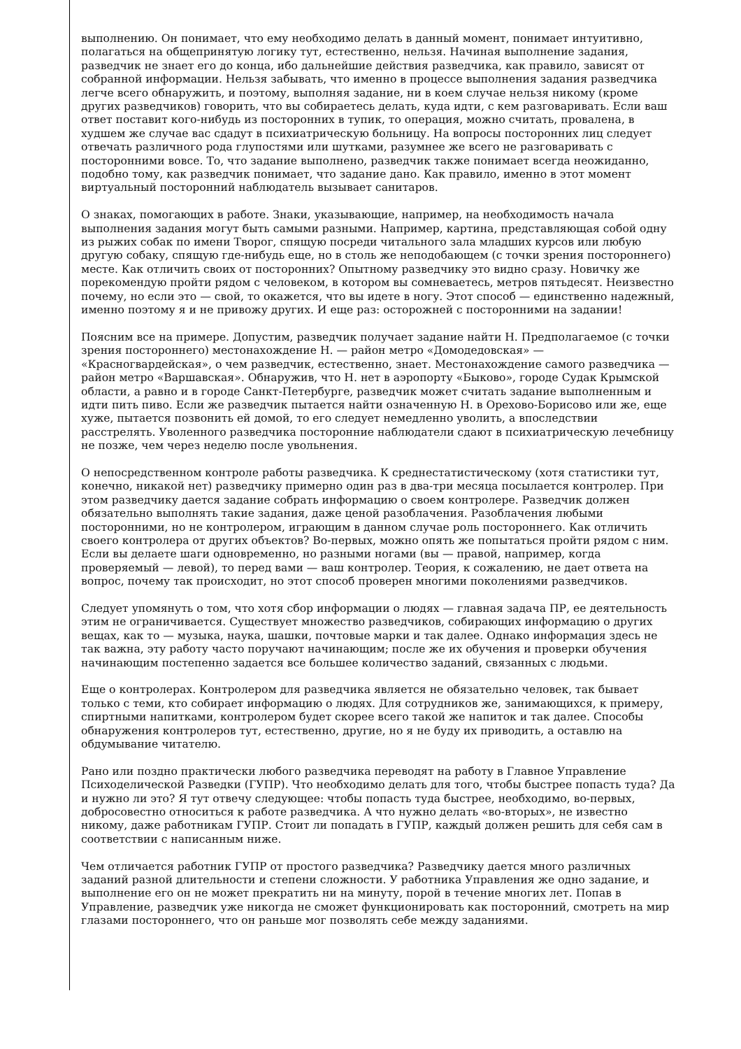выполнению. Он понимает, что ему необходимо делать в данный момент, понимает интуитивно, полагаться на общепринятую логику тут, естественно, нельзя. Начиная выполнение задания, разведчик не знает его до конца, ибо дальнейшие действия разведчика, как правило, зависят от собранной информации. Нельзя забывать, что именно в процессе выполнения задания разведчика легче всего обнаружить, и поэтому, выполняя задание, ни в коем случае нельзя никому (кроме других разведчиков) говорить, что вы собираетесь делать, куда идти, с кем разговаривать. Если ваш ответ поставит кого-нибудь из посторонних в тупик, то операция, можно считать, провалена, в худшем же случае вас сдадут в психиатрическую больницу. На вопросы посторонних лиц следует отвечать различного рода глупостями или шутками, разумнее же всего не разговаривать с посторонними вовсе. То, что задание выполнено, разведчик также понимает всегда неожиданно, подобно тому, как разведчик понимает, что задание дано. Как правило, именно в этот момент виртуальный посторонний наблюдатель вызывает санитаров.
О знаках, помогающих в работе. Знаки, указывающие, например, на необходимость начала выполнения задания могут быть самыми разными. Например, картина, представляющая собой одну из рыжих собак по имени Творог, спящую посреди читального зала младших курсов или любую другую собаку, спящую где-нибудь еще, но в столь же неподобающем (с точки зрения постороннего) месте. Как отличить своих от посторонних? Опытному разведчику это видно сразу. Новичку же порекомендую пройти рядом с человеком, в котором вы сомневаетесь, метров пятьдесят. Неизвестно почему, но если это — свой, то окажется, что вы идете в ногу. Этот способ — единственно надежный, именно поэтому я и не привожу других. И еще раз: осторожней с посторонними на задании!
Поясним все на примере. Допустим, разведчик получает задание найти Н. Предполагаемое (с точки зрения постороннего) местонахождение Н. — район метро «Домодедовская» — «Красногвардейская», о чем разведчик, естественно, знает. Местонахождение самого разведчика — район метро «Варшавская». Обнаружив, что Н. нет в аэропорту «Быково», городе Судак Крымской области, а равно и в городе Санкт-Петербурге, разведчик может считать задание выполненным и идти пить пиво. Если же разведчик пытается найти означенную Н. в Орехово-Борисово или же, еще хуже, пытается позвонить ей домой, то его следует немедленно уволить, а впоследствии расстрелять. Уволенного разведчика посторонние наблюдатели сдают в психиатрическую лечебницу не позже, чем через неделю после увольнения.
О непосредственном контроле работы разведчика. К среднестатистическому (хотя статистики тут, конечно, никакой нет) разведчику примерно один раз в два-три месяца посылается контролер. При этом разведчику дается задание собрать информацию о своем контролере. Разведчик должен обязательно выполнять такие задания, даже ценой разоблачения. Разоблачения любыми посторонними, но не контролером, играющим в данном случае роль постороннего. Как отличить своего контролера от других объектов? Во-первых, можно опять же попытаться пройти рядом с ним. Если вы делаете шаги одновременно, но разными ногами (вы — правой, например, когда проверяемый — левой), то перед вами — ваш контролер. Теория, к сожалению, не дает ответа на вопрос, почему так происходит, но этот способ проверен многими поколениями разведчиков.
Следует упомянуть о том, что хотя сбор информации о людях — главная задача ПР, ее деятельность этим не ограничивается. Существует множество разведчиков, собирающих информацию о других вещах, как то — музыка, наука, шашки, почтовые марки и так далее. Однако информация здесь не так важна, эту работу часто поручают начинающим; после же их обучения и проверки обучения начинающим постепенно задается все большее количество заданий, связанных с людьми.
Еще о контролерах. Контролером для разведчика является не обязательно человек, так бывает только с теми, кто собирает информацию о людях. Для сотрудников же, занимающихся, к примеру, спиртными напитками, контролером будет скорее всего такой же напиток и так далее. Способы обнаружения контролеров тут, естественно, другие, но я не буду их приводить, а оставлю на обдумывание читателю.
Рано или поздно практически любого разведчика переводят на работу в Главное Управление Психоделической Разведки (ГУПР). Что необходимо делать для того, чтобы быстрее попасть туда? Да и нужно ли это? Я тут отвечу следующее: чтобы попасть туда быстрее, необходимо, во-первых, добросовестно относиться к работе разведчика. А что нужно делать «во-вторых», не известно никому, даже работникам ГУПР. Стоит ли попадать в ГУПР, каждый должен решить для себя сам в соответствии с написанным ниже.
Чем отличается работник ГУПР от простого разведчика? Разведчику дается много различных заданий разной длительности и степени сложности. У работника Управления же одно задание, и выполнение его он не может прекратить ни на минуту, порой в течение многих лет. Попав в Управление, разведчик уже никогда не сможет функционировать как посторонний, смотреть на мир глазами постороннего, что он раньше мог позволять себе между заданиями.